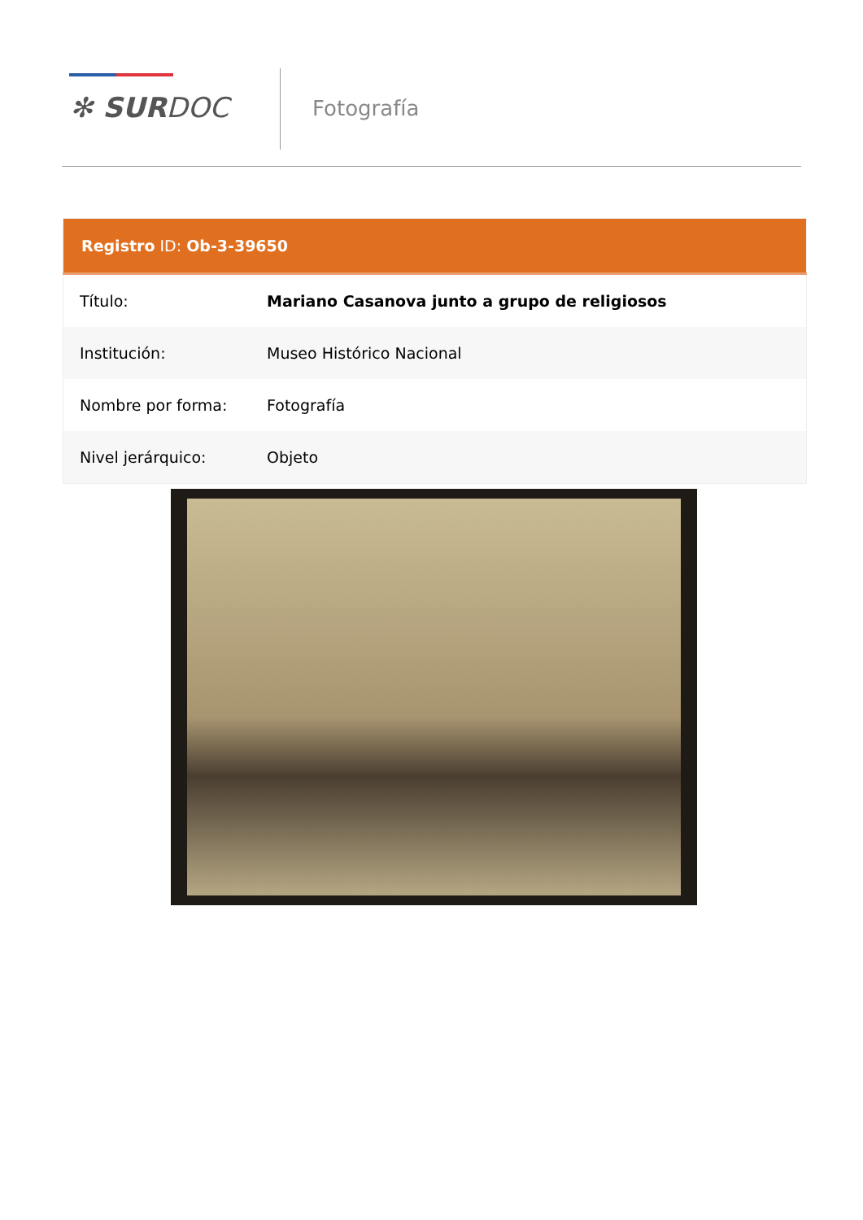✻ SURDOC Fotografía
| Registro ID: Ob-3-39650 | |
| --- | --- |
| Título: | Mariano Casanova junto a grupo de religiosos |
| Institución: | Museo Histórico Nacional |
| Nombre por forma: | Fotografía |
| Nivel jerárquico: | Objeto |